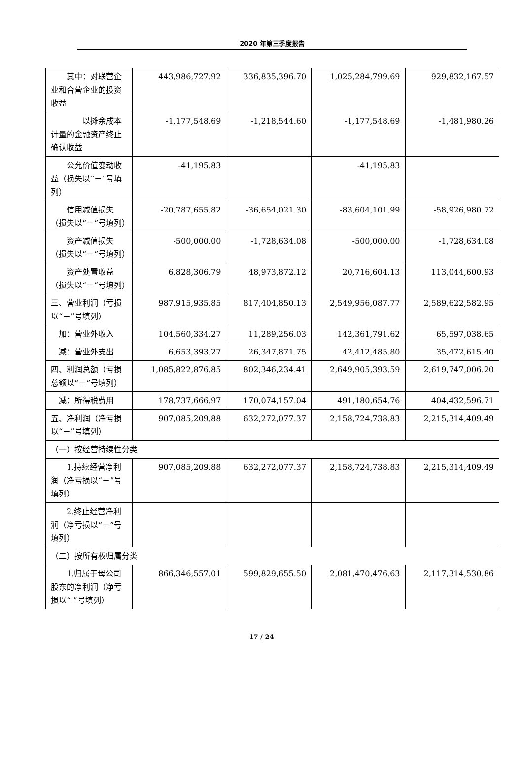2020 年第三季度报告
| 其中：对联营企业和合营企业的投资收益 | 443,986,727.92 | 336,835,396.70 | 1,025,284,799.69 | 929,832,167.57 |
| 以摊余成本计量的金融资产终止确认收益 | -1,177,548.69 | -1,218,544.60 | -1,177,548.69 | -1,481,980.26 |
| 公允价值变动收益（损失以“－”号填列） | -41,195.83 | | -41,195.83 | |
| 信用减值损失（损失以“－”号填列） | -20,787,655.82 | -36,654,021.30 | -83,604,101.99 | -58,926,980.72 |
| 资产减值损失（损失以“－”号填列） | -500,000.00 | -1,728,634.08 | -500,000.00 | -1,728,634.08 |
| 资产处置收益（损失以“－”号填列） | 6,828,306.79 | 48,973,872.12 | 20,716,604.13 | 113,044,600.93 |
| 三、营业利润（亏损以“－”号填列） | 987,915,935.85 | 817,404,850.13 | 2,549,956,087.77 | 2,589,622,582.95 |
| 加：营业外收入 | 104,560,334.27 | 11,289,256.03 | 142,361,791.62 | 65,597,038.65 |
| 减：营业外支出 | 6,653,393.27 | 26,347,871.75 | 42,412,485.80 | 35,472,615.40 |
| 四、利润总额（亏损总额以“－”号填列） | 1,085,822,876.85 | 802,346,234.41 | 2,649,905,393.59 | 2,619,747,006.20 |
| 减：所得税费用 | 178,737,666.97 | 170,074,157.04 | 491,180,654.76 | 404,432,596.71 |
| 五、净利润（净亏损以“－”号填列） | 907,085,209.88 | 632,272,077.37 | 2,158,724,738.83 | 2,215,314,409.49 |
| （一）按经营持续性分类 | | | | |
| 1.持续经营净利润（净亏损以“－”号填列） | 907,085,209.88 | 632,272,077.37 | 2,158,724,738.83 | 2,215,314,409.49 |
| 2.终止经营净利润（净亏损以“－”号填列） | | | | |
| （二）按所有权归属分类 | | | | |
| 1.归属于母公司股东的净利润（净亏损以“-”号填列） | 866,346,557.01 | 599,829,655.50 | 2,081,470,476.63 | 2,117,314,530.86 |
17 / 24